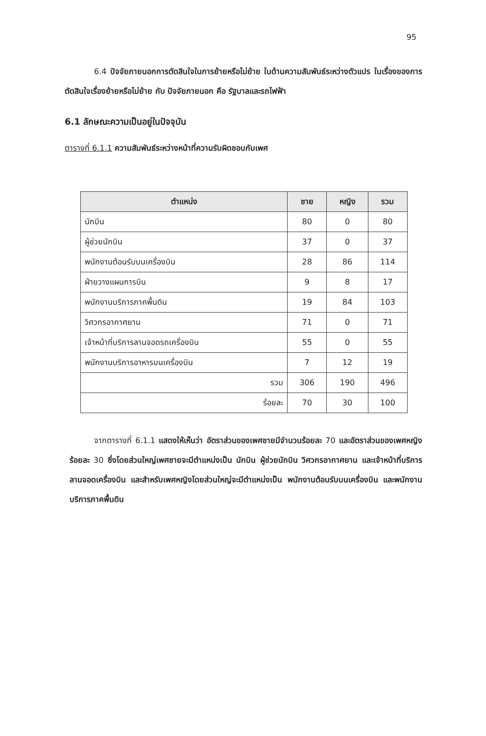95
6.4 ปัจจัยภายนอกการตัดสินใจในการย้ายหรือไม่ย้าย ในด้านความสัมพันธ์ระหว่างตัวแปร ในเรื่องของการตัดสินใจเรื่องย้ายหรือไม่ย้าย กับ ปัจจัยภายนอก คือ รัฐบาลและรถไฟฟ้า
6.1 ลักษณะความเป็นอยู่ในปัจจุบัน
ตารางที่ 6.1.1 ความสัมพันธ์ระหว่างหน้าที่ความรับผิดชอบกับเพศ
| ตำแหน่ง | ชาย | หญิง | รวม |
| --- | --- | --- | --- |
| นักบิน | 80 | 0 | 80 |
| ผู้ช่วยนักบิน | 37 | 0 | 37 |
| พนักงานต้อนรับบนเครื่องบิน | 28 | 86 | 114 |
| ฝ่ายวางแผนการบิน | 9 | 8 | 17 |
| พนักงานบริการภาคพื้นดิน | 19 | 84 | 103 |
| วิศวกรอากาศยาน | 71 | 0 | 71 |
| เจ้าหน้าที่บริการลานจอดรถเครื่องบิน | 55 | 0 | 55 |
| พนักงานบริการอาหารบนเครื่องบิน | 7 | 12 | 19 |
| รวม | 306 | 190 | 496 |
| ร้อยละ | 70 | 30 | 100 |
จากตารางที่ 6.1.1 แสดงให้เห็นว่า อัตราส่วนของเพศชายมีจำนวนร้อยละ 70 และอัตราส่วนของเพศหญิงร้อยละ 30 ซึ่งโดยส่วนใหญ่เพศชายจะมีตำแหน่งเป็น นักบิน ผู้ช่วยนักบิน วิศวกรอากาศยาน และเจ้าหน้าที่บริการลานจอดเครื่องบิน และสำหรับเพศหญิงโดยส่วนใหญ่จะมีตำแหน่งเป็น พนักงานต้อนรับบนเครื่องบิน และพนักงานบริการภาคพื้นดิน